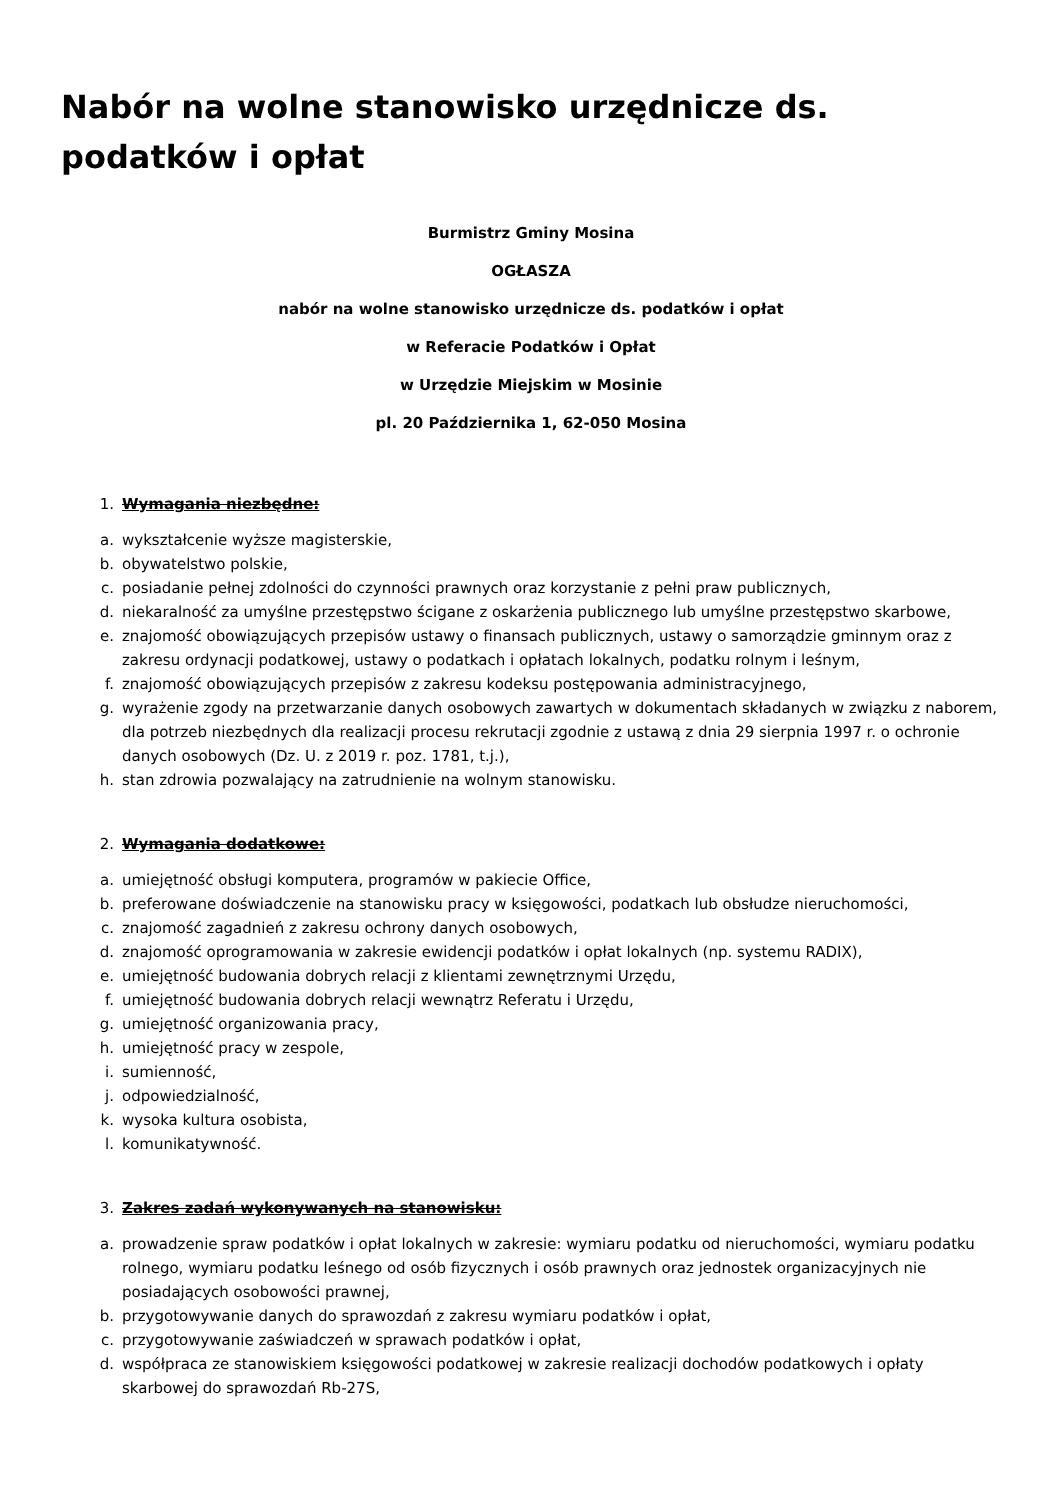Nabór na wolne stanowisko urzędnicze ds. podatków i opłat
Burmistrz Gminy Mosina
OGŁASZA
nabór na wolne stanowisko urzędnicze ds. podatków i opłat
w Referacie Podatków i Opłat
w Urzędzie Miejskim w Mosinie
pl. 20 Października 1, 62-050 Mosina
1. Wymagania niezbędne:
a. wykształcenie wyższe magisterskie,
b. obywatelstwo polskie,
c. posiadanie pełnej zdolności do czynności prawnych oraz korzystanie z pełni praw publicznych,
d. niekaralność za umyślne przestępstwo ścigane z oskarżenia publicznego lub umyślne przestępstwo skarbowe,
e. znajomość obowiązujących przepisów ustawy o finansach publicznych, ustawy o samorządzie gminnym oraz z zakresu ordynacji podatkowej, ustawy o podatkach i opłatach lokalnych, podatku rolnym i leśnym,
f. znajomość obowiązujących przepisów z zakresu kodeksu postępowania administracyjnego,
g. wyrażenie zgody na przetwarzanie danych osobowych zawartych w dokumentach składanych w związku z naborem, dla potrzeb niezbędnych dla realizacji procesu rekrutacji zgodnie z ustawą z dnia 29 sierpnia 1997 r. o ochronie danych osobowych (Dz. U. z 2019 r. poz. 1781, t.j.),
h. stan zdrowia pozwalający na zatrudnienie na wolnym stanowisku.
2. Wymagania dodatkowe:
a. umiejętność obsługi komputera, programów w pakiecie Office,
b. preferowane doświadczenie na stanowisku pracy w księgowości, podatkach lub obsłudze nieruchomości,
c. znajomość zagadnień z zakresu ochrony danych osobowych,
d. znajomość oprogramowania w zakresie ewidencji podatków i opłat lokalnych (np. systemu RADIX),
e. umiejętność budowania dobrych relacji z klientami zewnętrznymi Urzędu,
f. umiejętność budowania dobrych relacji wewnątrz Referatu i Urzędu,
g. umiejętność organizowania pracy,
h. umiejętność pracy w zespole,
i. sumienność,
j. odpowiedzialność,
k. wysoka kultura osobista,
l. komunikatywność.
3. Zakres zadań wykonywanych na stanowisku:
a. prowadzenie spraw podatków i opłat lokalnych w zakresie: wymiaru podatku od nieruchomości, wymiaru podatku rolnego, wymiaru podatku leśnego od osób fizycznych i osób prawnych oraz jednostek organizacyjnych nie posiadających osobowości prawnej,
b. przygotowywanie danych do sprawozdań z zakresu wymiaru podatków i opłat,
c. przygotowywanie zaświadczeń w sprawach podatków i opłat,
d. współpraca ze stanowiskiem księgowości podatkowej w zakresie realizacji dochodów podatkowych i opłaty skarbowej do sprawozdań Rb-27S,